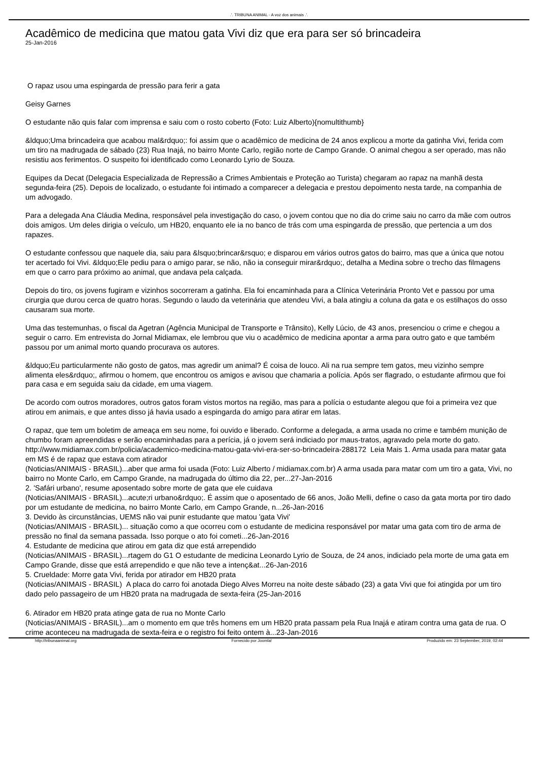.'. TRIBUNA ANIMAL - A voz dos animais .'.
Acadêmico de medicina que matou gata Vivi diz que era para ser só brincadeira
25-Jan-2016
O rapaz usou uma espingarda de pressão para ferir a gata
Geisy Garnes
O estudante não quis falar com imprensa e saiu com o rosto coberto (Foto: Luiz Alberto){nomultithumb}
&ldquo;Uma brincadeira que acabou mal&rdquo;: foi assim que o acadêmico de medicina de 24 anos explicou a morte da gatinha Vivi, ferida com um tiro na madrugada de sábado (23) Rua Inajá, no bairro Monte Carlo, região norte de Campo Grande. O animal chegou a ser operado, mas não resistiu aos ferimentos. O suspeito foi identificado como Leonardo Lyrio de Souza.
Equipes da Decat (Delegacia Especializada de Repressão a Crimes Ambientais e Proteção ao Turista) chegaram ao rapaz na manhã desta segunda-feira (25). Depois de localizado, o estudante foi intimado a comparecer a delegacia e prestou depoimento nesta tarde, na companhia de um advogado.
Para a delegada Ana Cláudia Medina, responsável pela investigação do caso, o jovem contou que no dia do crime saiu no carro da mãe com outros dois amigos. Um deles dirigia o veículo, um HB20, enquanto ele ia no banco de trás com uma espingarda de pressão, que pertencia a um dos rapazes.
O estudante confessou que naquele dia, saiu para &lsquo;brincar&rsquo; e disparou em vários outros gatos do bairro, mas que a única que notou ter acertado foi Vivi. &ldquo;Ele pediu para o amigo parar, se não, não ia conseguir mirar&rdquo;, detalha a Medina sobre o trecho das filmagens em que o carro para próximo ao animal, que andava pela calçada.
Depois do tiro, os jovens fugiram e vizinhos socorreram a gatinha. Ela foi encaminhada para a Clínica Veterinária Pronto Vet e passou por uma cirurgia que durou cerca de quatro horas. Segundo o laudo da veterinária que atendeu Vivi, a bala atingiu a coluna da gata e os estilhaços do osso causaram sua morte.
Uma das testemunhas, o fiscal da Agetran (Agência Municipal de Transporte e Trânsito), Kelly Lúcio, de 43 anos, presenciou o crime e chegou a seguir o carro. Em entrevista do Jornal Midiamax, ele lembrou que viu o acadêmico de medicina apontar a arma para outro gato e que também passou por um animal morto quando procurava os autores.
&ldquo;Eu particularmente não gosto de gatos, mas agredir um animal? É coisa de louco. Ali na rua sempre tem gatos, meu vizinho sempre alimenta eles&rdquo;, afirmou o homem, que encontrou os amigos e avisou que chamaria a polícia. Após ser flagrado, o estudante afirmou que foi para casa e em seguida saiu da cidade, em uma viagem.
De acordo com outros moradores, outros gatos foram vistos mortos na região, mas para a polícia o estudante alegou que foi a primeira vez que atirou em animais, e que antes disso já havia usado a espingarda do amigo para atirar em latas.
O rapaz, que tem um boletim de ameaça em seu nome, foi ouvido e liberado. Conforme a delegada, a arma usada no crime e também munição de chumbo foram apreendidas e serão encaminhadas para a perícia, já o jovem será indiciado por maus-tratos, agravado pela morte do gato. http://www.midiamax.com.br/policia/academico-medicina-matou-gata-vivi-era-ser-so-brincadeira-288172 Leia Mais 1. Arma usada para matar gata em MS é de rapaz que estava com atirador
(Noticias/ANIMAIS - BRASIL)...aber que arma foi usada (Foto: Luiz Alberto / midiamax.com.br) A arma usada para matar com um tiro a gata, Vivi, no bairro no Monte Carlo, em Campo Grande, na madrugada do último dia 22, per...27-Jan-2016
2. 'Safári urbano', resume aposentado sobre morte de gata que ele cuidava
(Noticias/ANIMAIS - BRASIL)...acute;ri urbano&rdquo;. É assim que o aposentado de 66 anos, João Melli, define o caso da gata morta por tiro dado por um estudante de medicina, no bairro Monte Carlo, em Campo Grande, n...26-Jan-2016
3. Devido às circunstâncias, UEMS não vai punir estudante que matou 'gata Vivi'
(Noticias/ANIMAIS - BRASIL)... situação como a que ocorreu com o estudante de medicina responsável por matar uma gata com tiro de arma de pressão no final da semana passada. Isso porque o ato foi cometi...26-Jan-2016
4. Estudante de medicina que atirou em gata diz que está arrependido
(Noticias/ANIMAIS - BRASIL)...rtagem do G1 O estudante de medicina Leonardo Lyrio de Souza, de 24 anos, indiciado pela morte de uma gata em Campo Grande, disse que está arrependido e que não teve a intenç&at...26-Jan-2016
5. Crueldade: Morre gata Vivi, ferida por atirador em HB20 prata
(Noticias/ANIMAIS - BRASIL) A placa do carro foi anotada Diego Alves Morreu na noite deste sábado (23) a gata Vivi que foi atingida por um tiro dado pelo passageiro de um HB20 prata na madrugada de sexta-feira (25-Jan-2016
6. Atirador em HB20 prata atinge gata de rua no Monte Carlo
(Noticias/ANIMAIS - BRASIL)...am o momento em que três homens em um HB20 prata passam pela Rua Inajá e atiram contra uma gata de rua. O crime aconteceu na madrugada de sexta-feira e o registro foi feito ontem à...23-Jan-2016
http://tribunaanimal.org Fornecido por Joomla! Produzido em: 23 September, 2019, 02:44